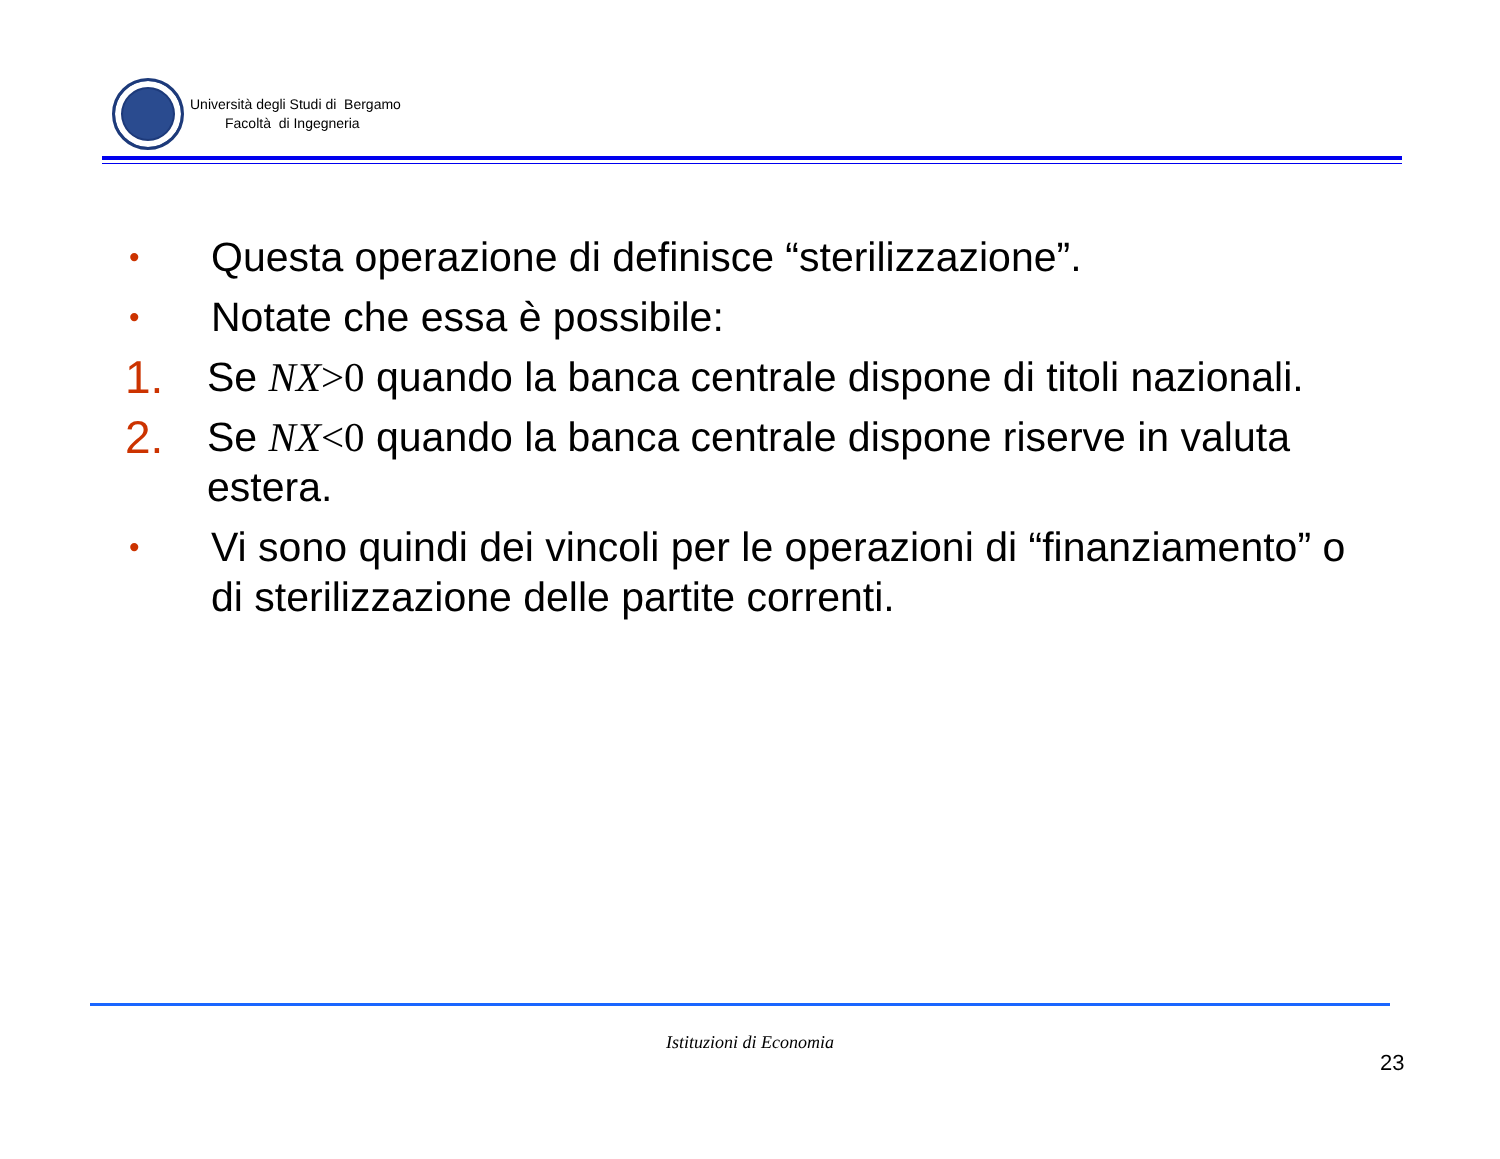Università degli Studi di Bergamo
Facoltà di Ingegneria
• Questa operazione di definisce “sterilizzazione”.
• Notate che essa è possibile:
1. Se NX>0 quando la banca centrale dispone di titoli nazionali.
2. Se NX<0 quando la banca centrale dispone riserve in valuta estera.
• Vi sono quindi dei vincoli per le operazioni di “finanziamento” o di sterilizzazione delle partite correnti.
Istituzioni di Economia
23